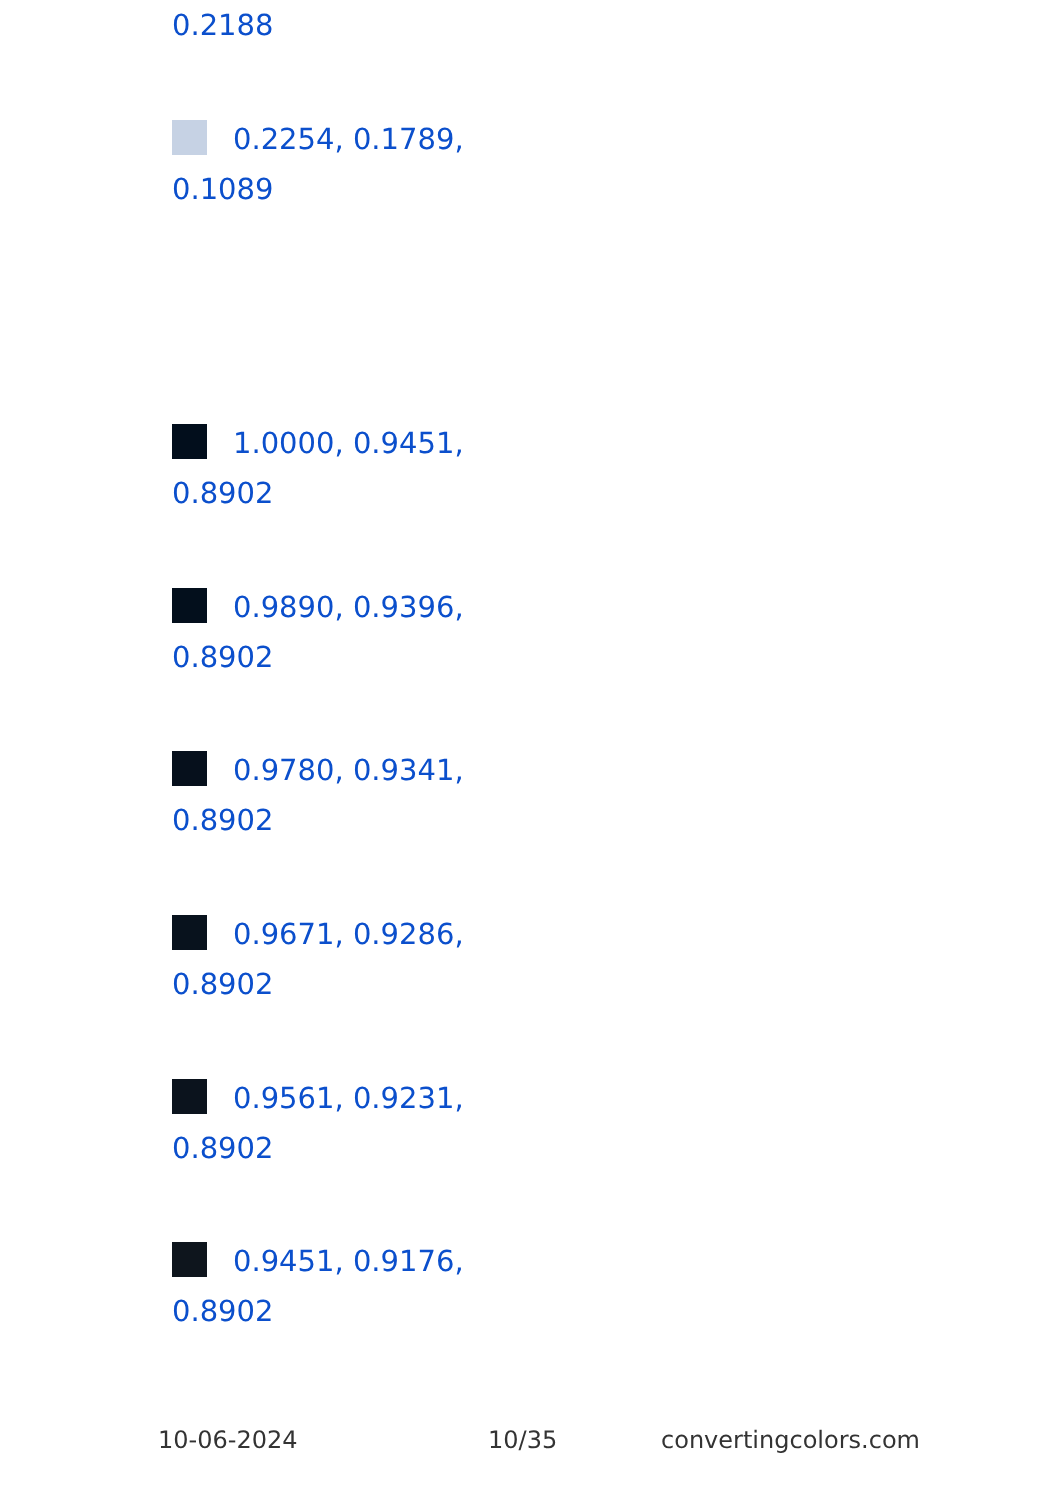0.2188
0.2254, 0.1789, 0.1089
1.0000, 0.9451, 0.8902
0.9890, 0.9396, 0.8902
0.9780, 0.9341, 0.8902
0.9671, 0.9286, 0.8902
0.9561, 0.9231, 0.8902
0.9451, 0.9176, 0.8902
10-06-2024 10/35 convertingcolors.com